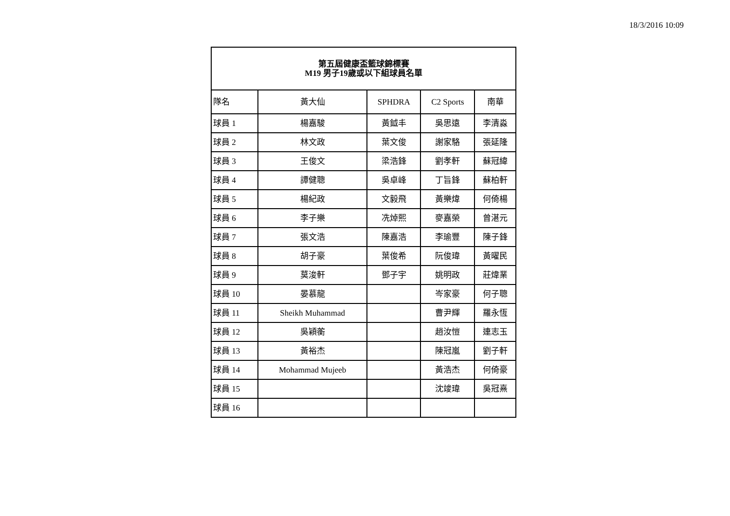18/3/2016 10:09
| 第五屆健康盃籃球錦標賽 M19 男子19歲或以下組球員名單 | | | | |
| --- | --- | --- | --- | --- |
| 隊名 | 黃大仙 | SPHDRA | C2 Sports | 南華 |
| 球員 1 | 楊嘉駿 | 黃鉞丰 | 吳思遠 | 李清淼 |
| 球員 2 | 林文政 | 葉文俊 | 謝家駱 | 張延隆 |
| 球員 3 | 王俊文 | 梁浩鋒 | 劉孝軒 | 蘇冠緯 |
| 球員 4 | 譚健聰 | 吳卓峰 | 丁旨鋒 | 蘇柏軒 |
| 球員 5 | 楊紀政 | 文毅飛 | 黃樂煒 | 何倚楊 |
| 球員 6 | 李子樂 | 冼焯熙 | 麥嘉榮 | 曾湛元 |
| 球員 7 | 張文浩 | 陳嘉浩 | 李瑜豐 | 陳子鋒 |
| 球員 8 | 胡子豪 | 葉俊希 | 阮俊瑋 | 黃曜民 |
| 球員 9 | 莫浚軒 | 鄧子宇 | 姚明政 | 莊煒業 |
| 球員 10 | 晏慕龍 | | 岑家豪 | 何子聰 |
| 球員 11 | Sheikh Muhammad | | 曹尹輝 | 羅永恆 |
| 球員 12 | 吳穎蘅 | | 趙汝愷 | 連志玉 |
| 球員 13 | 黃裕杰 | | 陳冠嵐 | 劉子軒 |
| 球員 14 | Mohammad Mujeeb | | 黃浩杰 | 何倚豪 |
| 球員 15 | | | 沈竣瑋 | 吳冠熹 |
| 球員 16 | | | | |